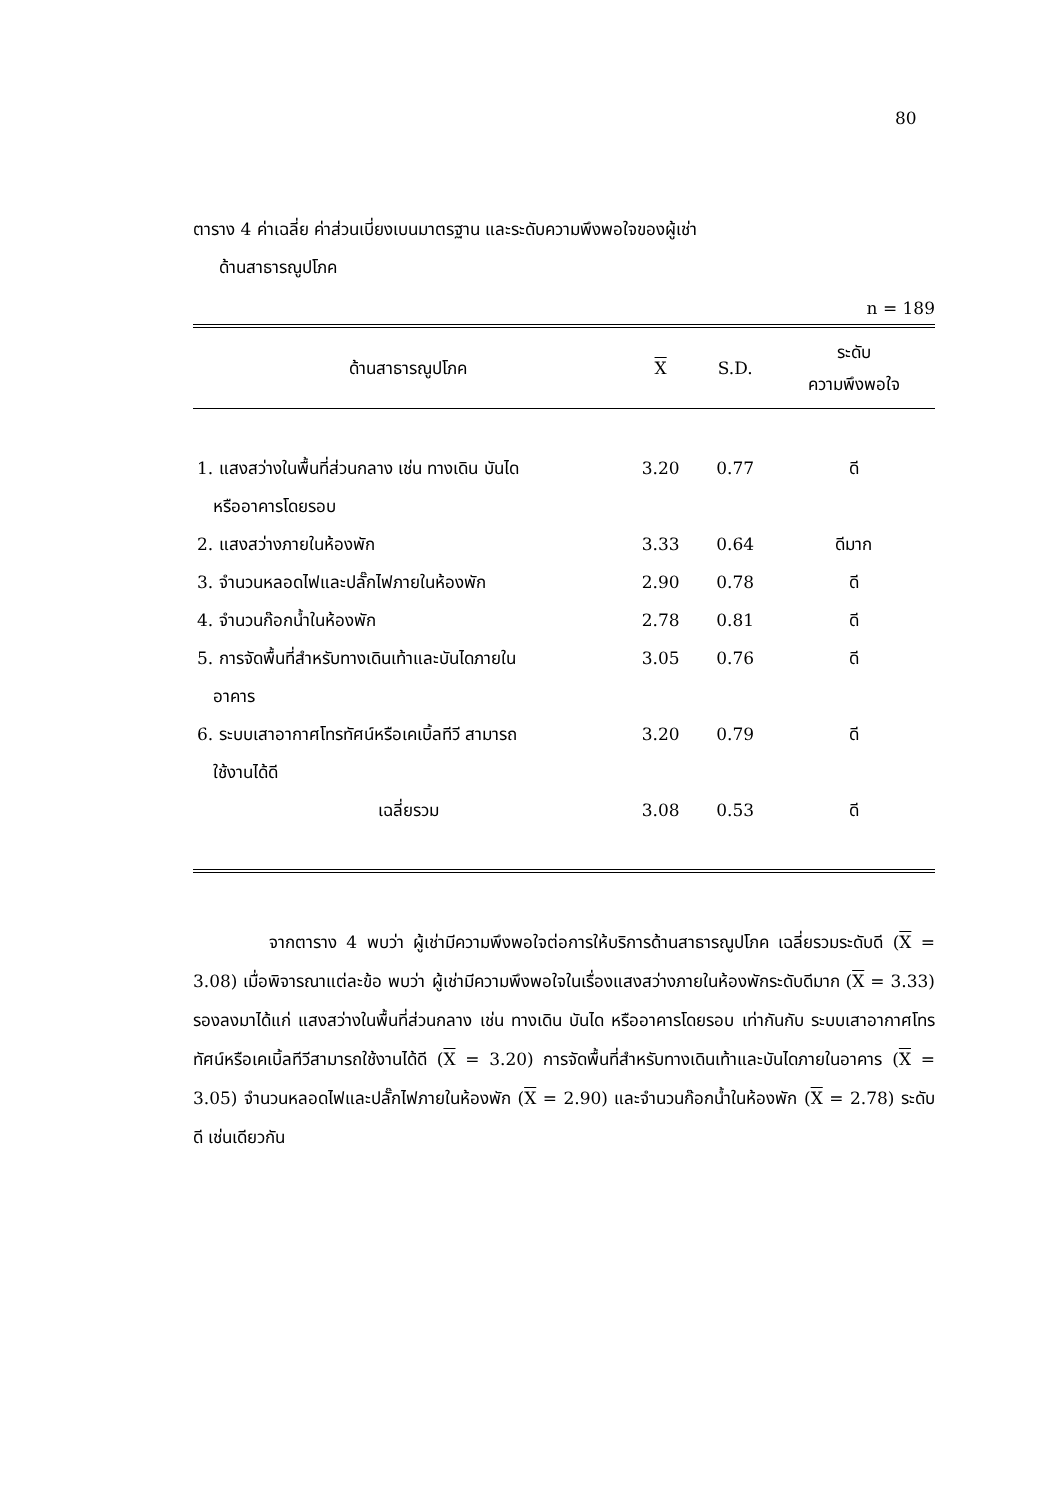80
ตาราง 4 ค่าเฉลี่ย ค่าส่วนเบี่ยงเบนมาตรฐาน และระดับความพึงพอใจของผู้เช่า
ด้านสาธารณูปโภค
n = 189
| ด้านสาธารณูปโภค | X | S.D. | ระดับ ความพึงพอใจ |
| --- | --- | --- | --- |
| 1. แสงสว่างในพื้นที่ส่วนกลาง เช่น ทางเดิน บันได หรืออาคารโดยรอบ | 3.20 | 0.77 | ดี |
| 2. แสงสว่างภายในห้องพัก | 3.33 | 0.64 | ดีมาก |
| 3. จำนวนหลอดไฟและปลั๊กไฟภายในห้องพัก | 2.90 | 0.78 | ดี |
| 4. จำนวนก๊อกน้ำในห้องพัก | 2.78 | 0.81 | ดี |
| 5. การจัดพื้นที่สำหรับทางเดินเท้าและบันไดภายใน อาคาร | 3.05 | 0.76 | ดี |
| 6. ระบบเสาอากาศโทรทัศน์หรือเคเบิ้ลทีวี สามารถ ใช้งานได้ดี | 3.20 | 0.79 | ดี |
| เฉลี่ยรวม | 3.08 | 0.53 | ดี |
จากตาราง 4 พบว่า ผู้เช่ามีความพึงพอใจต่อการให้บริการด้านสาธารณูปโภค เฉลี่ยรวมระดับดี (X = 3.08) เมื่อพิจารณาแต่ละข้อ พบว่า ผู้เช่ามีความพึงพอใจในเรื่องแสงสว่างภายในห้องพักระดับดีมาก (X = 3.33) รองลงมาได้แก่ แสงสว่างในพื้นที่ส่วนกลาง เช่น ทางเดิน บันได หรืออาคารโดยรอบ เท่ากันกับ ระบบเสาอากาศโทรทัศน์หรือเคเบิ้ลทีวีสามารถใช้งานได้ดี (X = 3.20) การจัดพื้นที่สำหรับทางเดินเท้าและบันไดภายในอาคาร (X = 3.05) จำนวนหลอดไฟและปลั๊กไฟภายในห้องพัก (X = 2.90) และจำนวนก๊อกน้ำในห้องพัก (X = 2.78) ระดับดี เช่นเดียวกัน